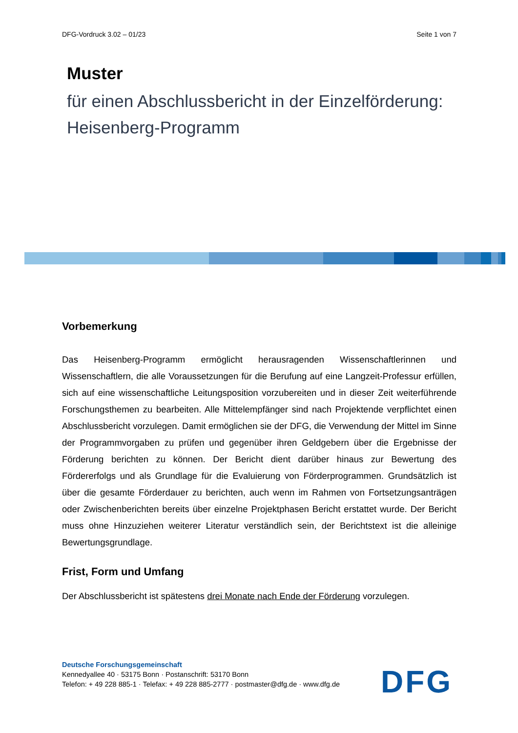DFG-Vordruck 3.02 – 01/23 Seite 1 von 7
Muster
für einen Abschlussbericht in der Einzelförderung:
Heisenberg-Programm
Vorbemerkung
Das Heisenberg-Programm ermöglicht herausragenden Wissenschaftlerinnen und Wissenschaftlern, die alle Voraussetzungen für die Berufung auf eine Langzeit-Professur erfüllen, sich auf eine wissenschaftliche Leitungsposition vorzubereiten und in dieser Zeit weiterführende Forschungsthemen zu bearbeiten. Alle Mittelempfänger sind nach Projektende verpflichtet einen Abschlussbericht vorzulegen. Damit ermöglichen sie der DFG, die Verwendung der Mittel im Sinne der Programmvorgaben zu prüfen und gegenüber ihren Geldgebern über die Ergebnisse der Förderung berichten zu können. Der Bericht dient darüber hinaus zur Bewertung des Fördererfolgs und als Grundlage für die Evaluierung von Förderprogrammen. Grundsätzlich ist über die gesamte Förderdauer zu berichten, auch wenn im Rahmen von Fortsetzungsanträgen oder Zwischenberichten bereits über einzelne Projektphasen Bericht erstattet wurde. Der Bericht muss ohne Hinzuziehen weiterer Literatur verständlich sein, der Berichtstext ist die alleinige Bewertungsgrundlage.
Frist, Form und Umfang
Der Abschlussbericht ist spätestens drei Monate nach Ende der Förderung vorzulegen.
Deutsche Forschungsgemeinschaft
Kennedyallee 40 · 53175 Bonn · Postanschrift: 53170 Bonn
Telefon: + 49 228 885-1 · Telefax: + 49 228 885-2777 · postmaster@dfg.de · www.dfg.de
DFG